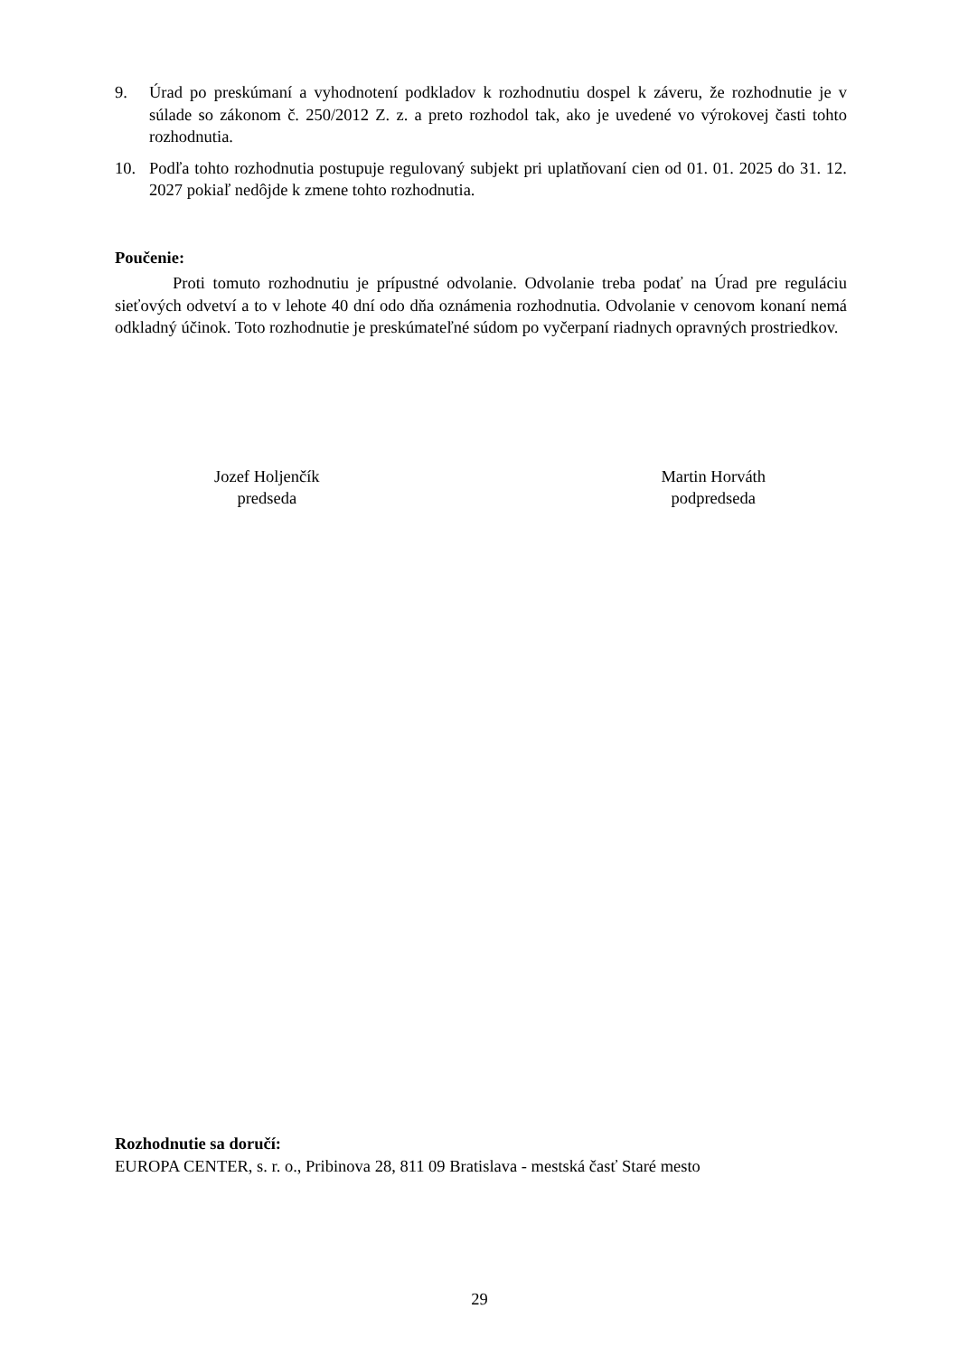9. Úrad po preskúmaní a vyhodnotení podkladov k rozhodnutiu dospel k záveru, že rozhodnutie je v súlade so zákonom č. 250/2012 Z. z. a preto rozhodol tak, ako je uvedené vo výrokovej časti tohto rozhodnutia.
10. Podľa tohto rozhodnutia postupuje regulovaný subjekt pri uplatňovaní cien od 01. 01. 2025 do 31. 12. 2027 pokiaľ nedôjde k zmene tohto rozhodnutia.
Poučenie:
Proti tomuto rozhodnutiu je prípustné odvolanie. Odvolanie treba podať na Úrad pre reguláciu sieťových odvetví a to v lehote 40 dní odo dňa oznámenia rozhodnutia. Odvolanie v cenovom konaní nemá odkladný účinok. Toto rozhodnutie je preskúmateľné súdom po vyčerpaní riadnych opravných prostriedkov.
Jozef Holjenčík
predseda
Martin Horváth
podpredseda
Rozhodnutie sa doručí:
EUROPA CENTER, s. r. o., Pribinova 28, 811 09 Bratislava - mestská časť Staré mesto
29